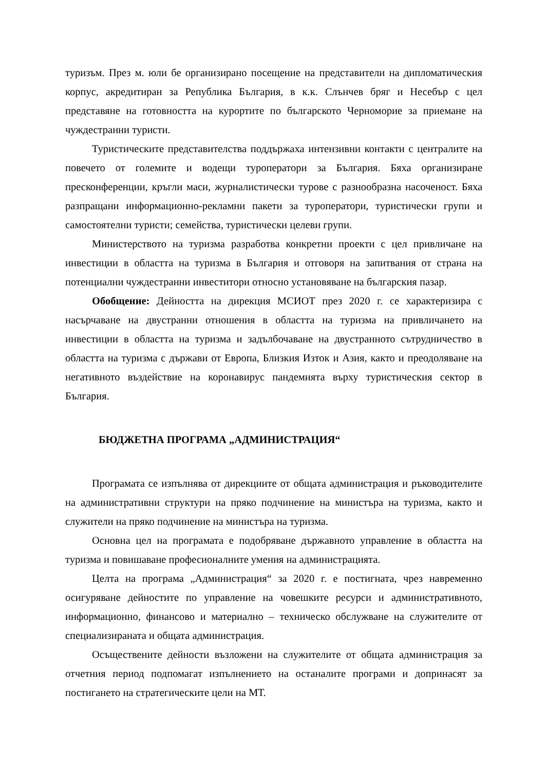туризъм. През м. юли бе организирано посещение на представители на дипломатическия корпус, акредитиран за Република България, в к.к. Слънчев бряг и Несебър с цел представяне на готовността на курортите по българското Черноморие за приемане на чуждестранни туристи.
Туристическите представителства поддържаха интензивни контакти с централите на повечето от големите и водещи туроператори за България. Бяха организиране пресконференции, кръгли маси, журналистически турове с разнообразна насоченост. Бяха разпращани информационно-рекламни пакети за туроператори, туристически групи и самостоятелни туристи; семейства, туристически целеви групи.
Министерството на туризма разработва конкретни проекти с цел привличане на инвестиции в областта на туризма в България и отговоря на запитвания от страна на потенциални чуждестранни инвеститори относно установяване на българския пазар.
Обобщение: Дейността на дирекция МСИОТ през 2020 г. се характеризира с насърчаване на двустранни отношения в областта на туризма на привличането на инвестиции в областта на туризма и задълбочаване на двустранното сътрудничество в областта на туризма с държави от Европа, Близкия Изток и Азия, както и преодоляване на негативното въздействие на коронавирус пандемията върху туристическия сектор в България.
БЮДЖЕТНА ПРОГРАМА „АДМИНИСТРАЦИЯ“
Програмата се изпълнява от дирекциите от общата администрация и ръководителите на административни структури на пряко подчинение на министъра на туризма, както и служители на пряко подчинение на министъра на туризма.
Основна цел на програмата е подобряване държавното управление в областта на туризма и повишаване професионалните умения на администрацията.
Целта на програма „Администрация“ за 2020 г. е постигната, чрез навременно осигуряване дейностите по управление на човешките ресурси и административното, информационно, финансово и материално – техническо обслужване на служителите от специализираната и общата администрация.
Осъществените дейности възложени на служителите от общата администрация за отчетния период подпомагат изпълнението на останалите програми и допринасят за постигането на стратегическите цели на МТ.